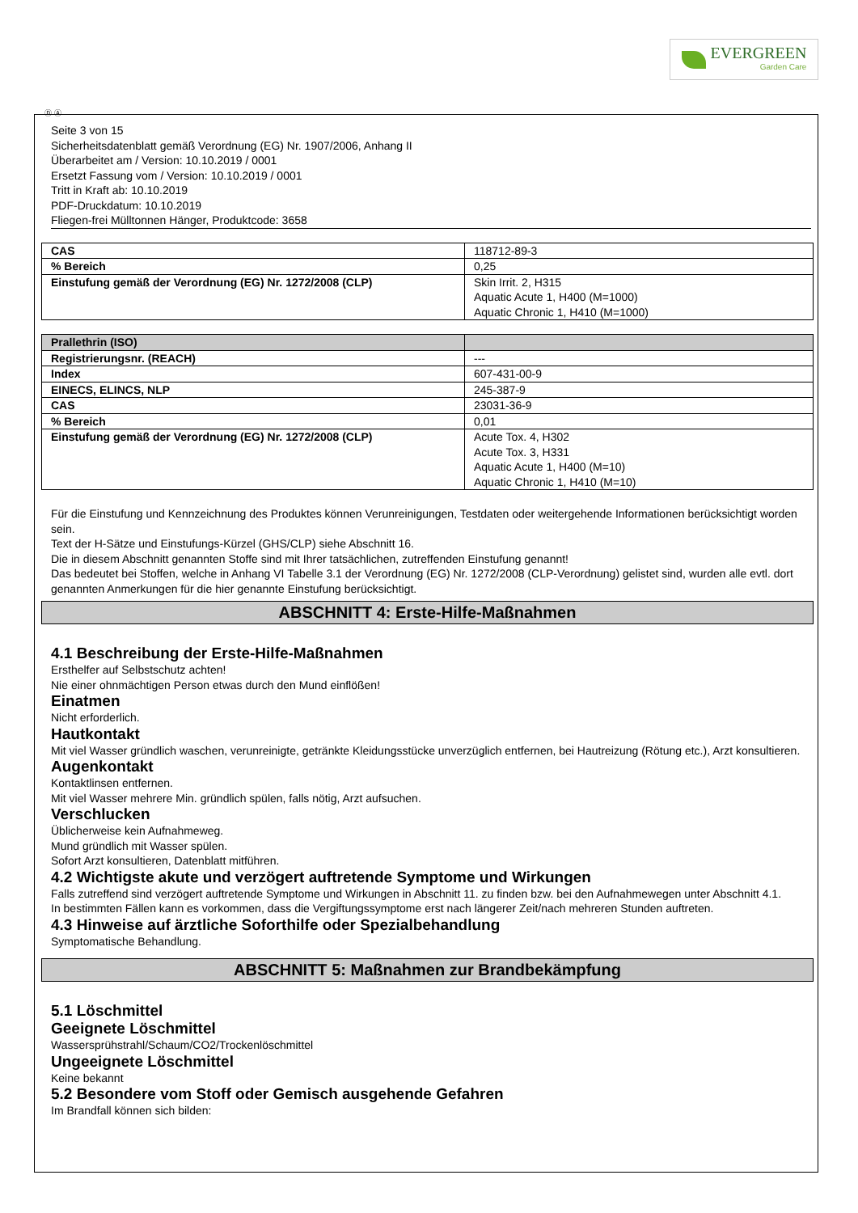EVERGREEN
Garden Care
Ⓓ Ⓐ
Seite 3 von 15
Sicherheitsdatenblatt gemäß Verordnung (EG) Nr. 1907/2006, Anhang II
Überarbeitet am / Version: 10.10.2019 / 0001
Ersetzt Fassung vom / Version: 10.10.2019 / 0001
Tritt in Kraft ab: 10.10.2019
PDF-Druckdatum: 10.10.2019
Fliegen-frei Mülltonnen Hänger, Produktcode: 3658
| CAS | 118712-89-3 |
| % Bereich | 0,25 |
| Einstufung gemäß der Verordnung (EG) Nr. 1272/2008 (CLP) | Skin Irrit. 2, H315 Aquatic Acute 1, H400 (M=1000) Aquatic Chronic 1, H410 (M=1000) |
| Prallethrin (ISO) | |
| Registrierungsnr. (REACH) | --- |
| Index | 607-431-00-9 |
| EINECS, ELINCS, NLP | 245-387-9 |
| CAS | 23031-36-9 |
| % Bereich | 0,01 |
| Einstufung gemäß der Verordnung (EG) Nr. 1272/2008 (CLP) | Acute Tox. 4, H302 Acute Tox. 3, H331 Aquatic Acute 1, H400 (M=10) Aquatic Chronic 1, H410 (M=10) |
Für die Einstufung und Kennzeichnung des Produktes können Verunreinigungen, Testdaten oder weitergehende Informationen berücksichtigt worden sein.
Text der H-Sätze und Einstufungs-Kürzel (GHS/CLP) siehe Abschnitt 16.
Die in diesem Abschnitt genannten Stoffe sind mit Ihrer tatsächlichen, zutreffenden Einstufung genannt!
Das bedeutet bei Stoffen, welche in Anhang VI Tabelle 3.1 der Verordnung (EG) Nr. 1272/2008 (CLP-Verordnung) gelistet sind, wurden alle evtl. dort genannten Anmerkungen für die hier genannte Einstufung berücksichtigt.
ABSCHNITT 4: Erste-Hilfe-Maßnahmen
4.1 Beschreibung der Erste-Hilfe-Maßnahmen
Ersthelfer auf Selbstschutz achten!
Nie einer ohnmächtigen Person etwas durch den Mund einflößen!
Einatmen
Nicht erforderlich.
Hautkontakt
Mit viel Wasser gründlich waschen, verunreinigte, getränkte Kleidungsstücke unverzüglich entfernen, bei Hautreizung (Rötung etc.), Arzt konsultieren.
Augenkontakt
Kontaktlinsen entfernen.
Mit viel Wasser mehrere Min. gründlich spülen, falls nötig, Arzt aufsuchen.
Verschlucken
Üblicherweise kein Aufnahmeweg.
Mund gründlich mit Wasser spülen.
Sofort Arzt konsultieren, Datenblatt mitführen.
4.2 Wichtigste akute und verzögert auftretende Symptome und Wirkungen
Falls zutreffend sind verzögert auftretende Symptome und Wirkungen in Abschnitt 11. zu finden bzw. bei den Aufnahmewegen unter Abschnitt 4.1.
In bestimmten Fällen kann es vorkommen, dass die Vergiftungssymptome erst nach längerer Zeit/nach mehreren Stunden auftreten.
4.3 Hinweise auf ärztliche Soforthilfe oder Spezialbehandlung
Symptomatische Behandlung.
ABSCHNITT 5: Maßnahmen zur Brandbekämpfung
5.1 Löschmittel
Geeignete Löschmittel
Wassersprühstrahl/Schaum/CO2/Trockenlöschmittel
Ungeeignete Löschmittel
Keine bekannt
5.2 Besondere vom Stoff oder Gemisch ausgehende Gefahren
Im Brandfall können sich bilden: